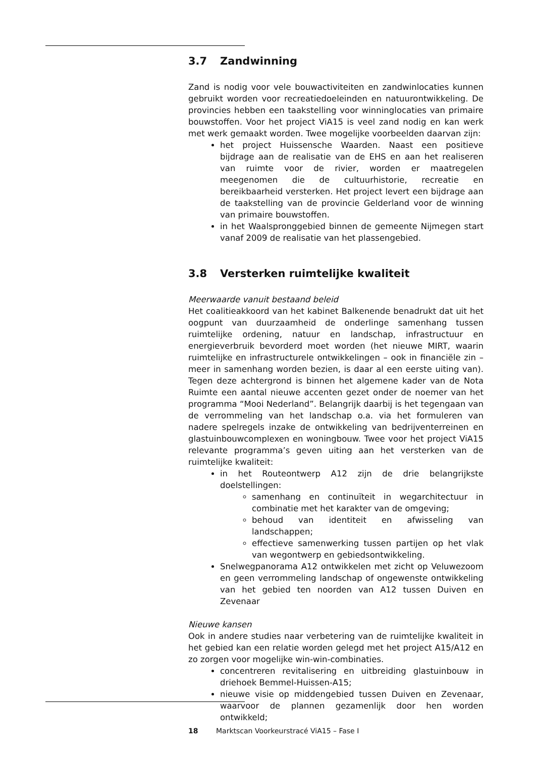3.7 Zandwinning
Zand is nodig voor vele bouwactiviteiten en zandwinlocaties kunnen gebruikt worden voor recreatiedoeleinden en natuurontwikkeling. De provincies hebben een taakstelling voor winninglocaties van primaire bouwstoffen. Voor het project ViA15 is veel zand nodig en kan werk met werk gemaakt worden. Twee mogelijke voorbeelden daarvan zijn:
het project Huissensche Waarden. Naast een positieve bijdrage aan de realisatie van de EHS en aan het realiseren van ruimte voor de rivier, worden er maatregelen meegenomen die de cultuurhistorie, recreatie en bereikbaarheid versterken. Het project levert een bijdrage aan de taakstelling van de provincie Gelderland voor de winning van primaire bouwstoffen.
in het Waalspronggebied binnen de gemeente Nijmegen start vanaf 2009 de realisatie van het plassengebied.
3.8 Versterken ruimtelijke kwaliteit
Meerwaarde vanuit bestaand beleid
Het coalitieakkoord van het kabinet Balkenende benadrukt dat uit het oogpunt van duurzaamheid de onderlinge samenhang tussen ruimtelijke ordening, natuur en landschap, infrastructuur en energieverbruik bevorderd moet worden (het nieuwe MIRT, waarin ruimtelijke en infrastructurele ontwikkelingen – ook in financiële zin – meer in samenhang worden bezien, is daar al een eerste uiting van). Tegen deze achtergrond is binnen het algemene kader van de Nota Ruimte een aantal nieuwe accenten gezet onder de noemer van het programma “Mooi Nederland”. Belangrijk daarbij is het tegengaan van de verrommeling van het landschap o.a. via het formuleren van nadere spelregels inzake de ontwikkeling van bedrijventerreinen en glastuinbouwcomplexen en woningbouw. Twee voor het project ViA15 relevante programma’s geven uiting aan het versterken van de ruimtelijke kwaliteit:
in het Routeontwerp A12 zijn de drie belangrijkste doelstellingen:
samenhang en continuïteit in wegarchitectuur in combinatie met het karakter van de omgeving;
behoud van identiteit en afwisseling van landschappen;
effectieve samenwerking tussen partijen op het vlak van wegontwerp en gebiedsontwikkeling.
Snelwegpanorama A12 ontwikkelen met zicht op Veluwezoom en geen verrommeling landschap of ongewenste ontwikkeling van het gebied ten noorden van A12 tussen Duiven en Zevenaar
Nieuwe kansen
Ook in andere studies naar verbetering van de ruimtelijke kwaliteit in het gebied kan een relatie worden gelegd met het project A15/A12 en zo zorgen voor mogelijke win-win-combinaties.
concentreren revitalisering en uitbreiding glastuinbouw in driehoek Bemmel-Huissen-A15;
nieuwe visie op middengebied tussen Duiven en Zevenaar, waarvoor de plannen gezamenlijk door hen worden ontwikkeld;
18 Marktscan Voorkeurstracé ViA15 – Fase I